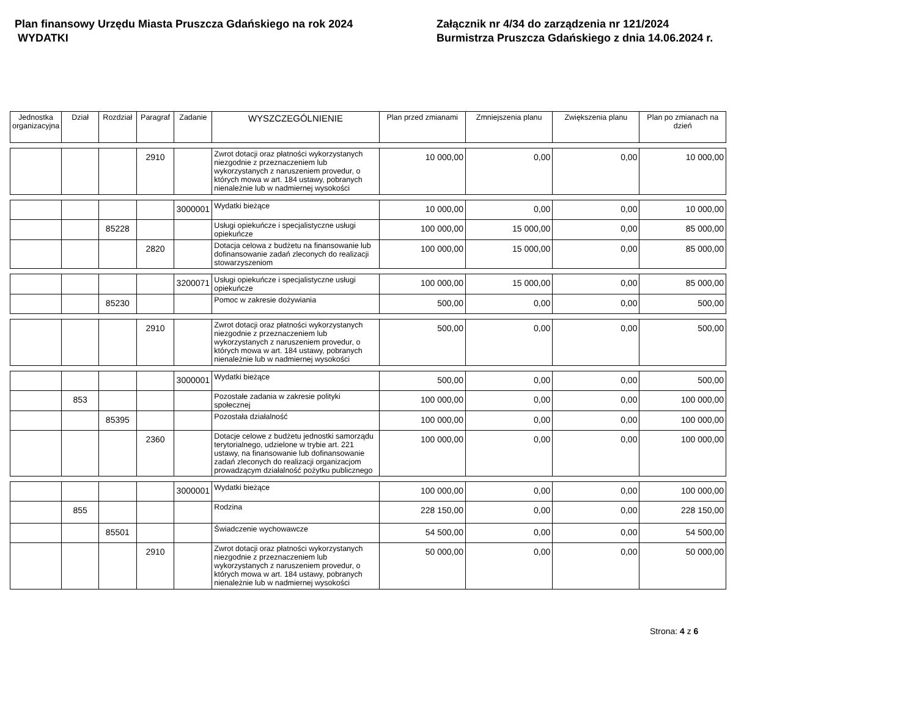Plan finansowy Urzędu Miasta Pruszcza Gdańskiego na rok 2024
WYDATKI
Załącznik nr 4/34 do zarządzenia nr 121/2024
Burmistrza Pruszcza Gdańskiego z dnia 14.06.2024 r.
| Jednostka organizacyjna | Dział | Rozdział | Paragraf | Zadanie | WYSZCZEGÓLNIENIE | Plan przed zmianami | Zmniejszenia planu | Zwiększenia planu | Plan po zmianach na dzień |
| --- | --- | --- | --- | --- | --- | --- | --- | --- | --- |
| | | | 2910 | | Zwrot dotacji oraz płatności wykorzystanych niezgodnie z przeznaczeniem lub wykorzystanych z naruszeniem provedur, o których mowa w art. 184 ustawy, pobranych nienależnie lub w nadmiernej wysokości | 10 000,00 | 0,00 | 0,00 | 10 000,00 |
| | | | | 3000001 | Wydatki bieżące | 10 000,00 | 0,00 | 0,00 | 10 000,00 |
| | | 85228 | | | Usługi opiekuńcze i specjalistyczne usługi opiekuńcze | 100 000,00 | 15 000,00 | 0,00 | 85 000,00 |
| | | | 2820 | | Dotacja celowa z budżetu na finansowanie lub dofinansowanie zadań zleconych do realizacji stowarzyszeniom | 100 000,00 | 15 000,00 | 0,00 | 85 000,00 |
| | | | | 3200071 | Usługi opiekuńcze i specjalistyczne usługi opiekuńcze | 100 000,00 | 15 000,00 | 0,00 | 85 000,00 |
| | | 85230 | | | Pomoc w zakresie dożywiania | 500,00 | 0,00 | 0,00 | 500,00 |
| | | | 2910 | | Zwrot dotacji oraz płatności wykorzystanych niezgodnie z przeznaczeniem lub wykorzystanych z naruszeniem provedur, o których mowa w art. 184 ustawy, pobranych nienależnie lub w nadmiernej wysokości | 500,00 | 0,00 | 0,00 | 500,00 |
| | | | | 3000001 | Wydatki bieżące | 500,00 | 0,00 | 0,00 | 500,00 |
| | 853 | | | | Pozostałe zadania w zakresie polityki społecznej | 100 000,00 | 0,00 | 0,00 | 100 000,00 |
| | | 85395 | | | Pozostała działalność | 100 000,00 | 0,00 | 0,00 | 100 000,00 |
| | | | 2360 | | Dotacje celowe z budżetu jednostki samorządu terytorialnego, udzielone w trybie art. 221 ustawy, na finansowanie lub dofinansowanie zadań zleconych do realizacji organizacjom prowadzącym działalność pożytku publicznego | 100 000,00 | 0,00 | 0,00 | 100 000,00 |
| | | | | 3000001 | Wydatki bieżące | 100 000,00 | 0,00 | 0,00 | 100 000,00 |
| | 855 | | | | Rodzina | 228 150,00 | 0,00 | 0,00 | 228 150,00 |
| | | 85501 | | | Świadczenie wychowawcze | 54 500,00 | 0,00 | 0,00 | 54 500,00 |
| | | | 2910 | | Zwrot dotacji oraz płatności wykorzystanych niezgodnie z przeznaczeniem lub wykorzystanych z naruszeniem provedur, o których mowa w art. 184 ustawy, pobranych nienależnie lub w nadmiernej wysokości | 50 000,00 | 0,00 | 0,00 | 50 000,00 |
Strona: 4 z 6